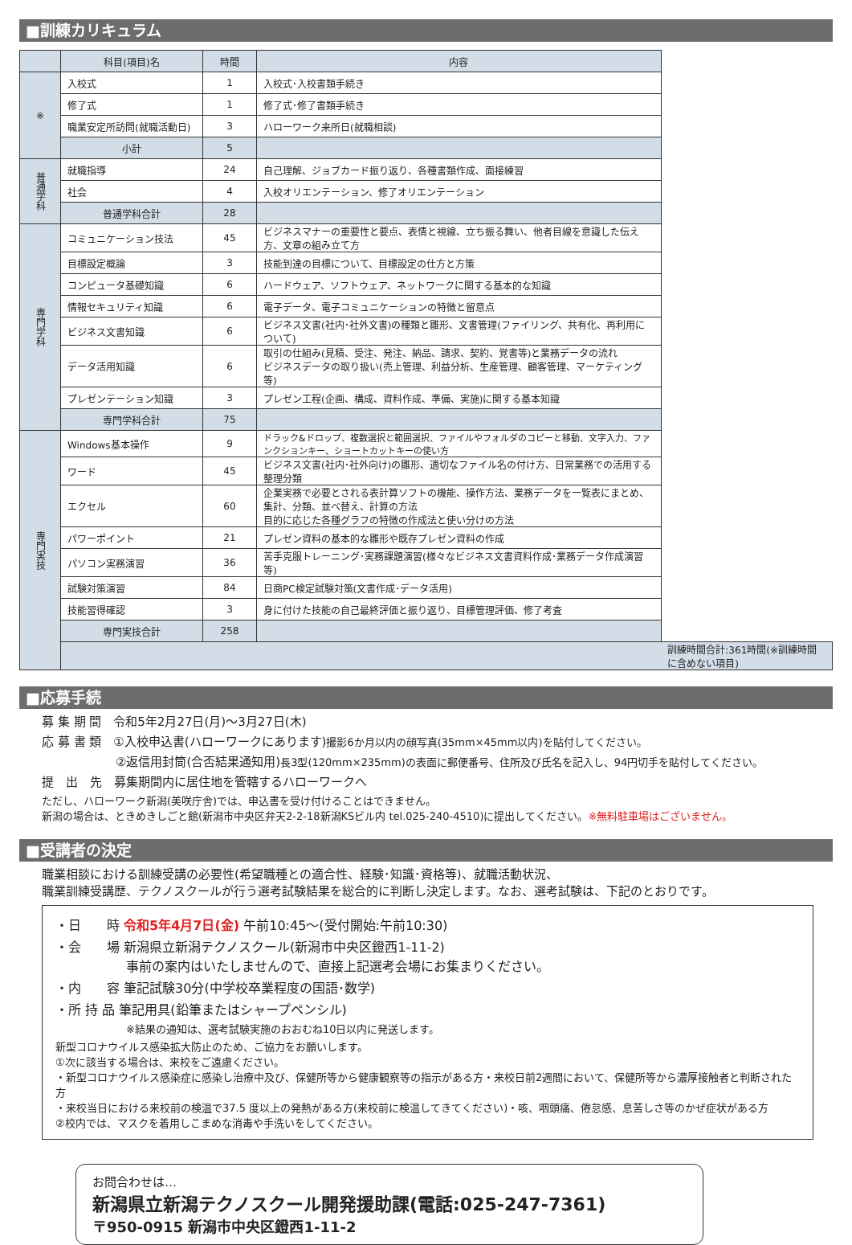■訓練カリキュラム
| | 科目(項目)名 | 時間 | 内容 | |
| --- | --- | --- | --- | --- |
| ※ | 入校式 | 1 | 入校式･入校書類手続き | |
| | 修了式 | 1 | 修了式･修了書類手続き | |
| | 職業安定所訪問(就職活動日) | 3 | ハローワーク来所日(就職相談) | |
| | 小計 | 5 | | |
| 普通学科 | 就職指導 | 24 | 自己理解、ジョブカード振り返り、各種書類作成、面接練習 | |
| | 社会 | 4 | 入校オリエンテーション、修了オリエンテーション | |
| | 普通学科合計 | 28 | | |
| 専門学科 | コミュニケーション技法 | 45 | ビジネスマナーの重要性と要点、表情と視線、立ち振る舞い、他者目線を意識した伝え方、文章の組み立て方 | |
| | 目標設定概論 | 3 | 技能到達の目標について、目標設定の仕方と方策 | |
| | コンピュータ基礎知識 | 6 | ハードウェア、ソフトウェア、ネットワークに関する基本的な知識 | |
| | 情報セキュリティ知識 | 6 | 電子データ、電子コミュニケーションの特徴と留意点 | |
| | ビジネス文書知識 | 6 | ビジネス文書(社内･社外文書)の種類と雛形、文書管理(ファイリング、共有化、再利用について) | |
| | データ活用知識 | 6 | 取引の仕組み(見積、受注、発注、納品、請求、契約、覚書等)と業務データの流れ ビジネスデータの取り扱い(売上管理、利益分析、生産管理、顧客管理、マーケティング等) | |
| | プレゼンテーション知識 | 3 | プレゼン工程(企画、構成、資料作成、準備、実施)に関する基本知識 | |
| | 専門学科合計 | 75 | | |
| 専門実技 | Windows基本操作 | 9 | ドラック&ドロップ、複数選択と範囲選択、ファイルやフォルダのコピーと移動、文字入力、ファンクションキー、ショートカットキーの使い方 | |
| | ワード | 45 | ビジネス文書(社内･社外向け)の雛形、適切なファイル名の付け方、日常業務での活用する整理分類 | |
| | エクセル | 60 | 企業実務で必要とされる表計算ソフトの機能、操作方法、業務データを一覧表にまとめ、集計、分類、並べ替え、計算の方法 目的に応じた各種グラフの特徴の作成法と使い分けの方法 | |
| | パワーポイント | 21 | プレゼン資料の基本的な雛形や既存プレゼン資料の作成 | |
| | パソコン実務演習 | 36 | 苦手克服トレーニング･実務課題演習(様々なビジネス文書資料作成･業務データ作成演習等) | |
| | 試験対策演習 | 84 | 日商PC検定試験対策(文書作成･データ活用) | |
| | 技能習得確認 | 3 | 身に付けた技能の自己最終評価と振り返り、目標管理評価、修了考査 | |
| | 専門実技合計 | 258 | | |
| | | | | 訓練時間合計:361時間(※訓練時間に含めない項目) |
■応募手続
募 集 期 間　令和5年2月27日(月)～3月27日(木)
応 募 書 類　①入校申込書(ハローワークにあります)撮影6か月以内の顔写真(35mm×45mm以内)を貼付してください。
②返信用封筒(合否結果通知用)長3型(120mm×235mm)の表面に郵便番号、住所及び氏名を記入し、94円切手を貼付してください。
提　出　先　募集期間内に居住地を管轄するハローワークへ
ただし、ハローワーク新潟(美咲庁舎)では、申込書を受け付けることはできません。
新潟の場合は、ときめきしごと館(新潟市中央区弁天2-2-18新潟KSビル内 tel.025-240-4510)に提出してください。※無料駐車場はございません。
■受講者の決定
職業相談における訓練受講の必要性(希望職種との適合性、経験･知識･資格等)、就職活動状況、
職業訓練受講歴、テクノスクールが行う選考試験結果を総合的に判断し決定します。なお、選考試験は、下記のとおりです。
・日　　時 令和5年4月7日(金) 午前10:45～(受付開始:午前10:30)
・会　　場 新潟県立新潟テクノスクール(新潟市中央区鐙西1-11-2)
事前の案内はいたしませんので、直接上記選考会場にお集まりください。
・内　　容 筆記試験30分(中学校卒業程度の国語･数学)
・所 持 品 筆記用具(鉛筆またはシャープペンシル)
※結果の通知は、選考試験実施のおおむね10日以内に発送します。
新型コロナウイルス感染拡大防止のため、ご協力をお願いします。
①次に該当する場合は、来校をご遠慮ください。
・新型コロナウイルス感染症に感染し治療中及び、保健所等から健康観察等の指示がある方・来校日前2週間において、保健所等から濃厚接触者と判断された方
・来校当日における来校前の検温で37.5 度以上の発熱がある方(来校前に検温してきてください)・咳、咽頭痛、倦怠感、息苦しさ等のかぜ症状がある方
②校内では、マスクを着用しこまめな消毒や手洗いをしてください。
お問合わせは…
新潟県立新潟テクノスクール開発援助課(電話:025-247-7361)
〒950-0915 新潟市中央区鐙西1-11-2